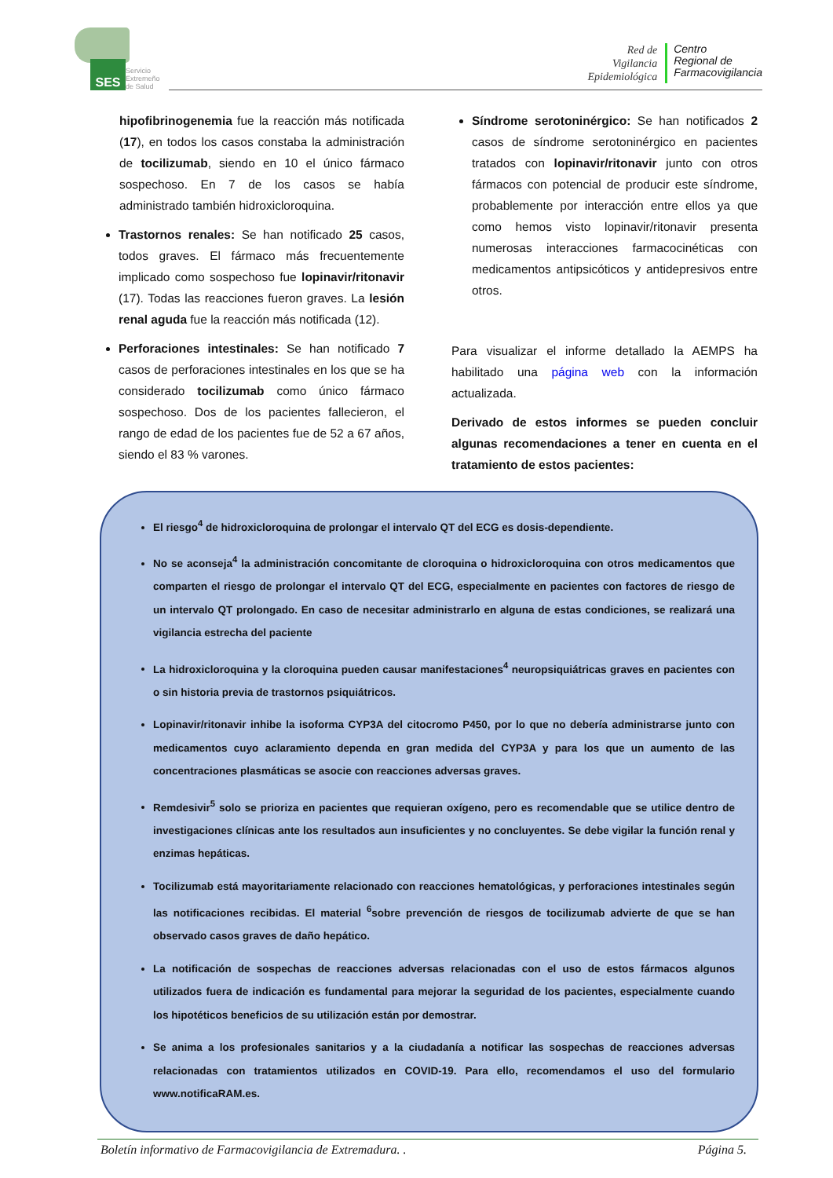SES
Servicio
Extremeño
de Salud
Red de
Vigilancia
Epidemiológica
Centro
Regional de
Farmacovigilancia
hipofibrinogenemia fue la reacción más notificada (17), en todos los casos constaba la administración de tocilizumab, siendo en 10 el único fármaco sospechoso. En 7 de los casos se había administrado también hidroxicloroquina.
Trastornos renales: Se han notificado 25 casos, todos graves. El fármaco más frecuentemente implicado como sospechoso fue lopinavir/ritonavir (17). Todas las reacciones fueron graves. La lesión renal aguda fue la reacción más notificada (12).
Perforaciones intestinales: Se han notificado 7 casos de perforaciones intestinales en los que se ha considerado tocilizumab como único fármaco sospechoso. Dos de los pacientes fallecieron, el rango de edad de los pacientes fue de 52 a 67 años, siendo el 83 % varones.
Síndrome serotoninérgico: Se han notificados 2 casos de síndrome serotoninérgico en pacientes tratados con lopinavir/ritonavir junto con otros fármacos con potencial de producir este síndrome, probablemente por interacción entre ellos ya que como hemos visto lopinavir/ritonavir presenta numerosas interacciones farmacocinéticas con medicamentos antipsicóticos y antidepresivos entre otros.
Para visualizar el informe detallado la AEMPS ha habilitado una página web con la información actualizada.
Derivado de estos informes se pueden concluir algunas recomendaciones a tener en cuenta en el tratamiento de estos pacientes:
El riesgo<sup>4</sup> de hidroxicloroquina de prolongar el intervalo QT del ECG es dosis-dependiente.
No se aconseja<sup>4</sup> la administración concomitante de cloroquina o hidroxicloroquina con otros medicamentos que comparten el riesgo de prolongar el intervalo QT del ECG, especialmente en pacientes con factores de riesgo de un intervalo QT prolongado. En caso de necesitar administrarlo en alguna de estas condiciones, se realizará una vigilancia estrecha del paciente
La hidroxicloroquina y la cloroquina pueden causar manifestaciones<sup>4</sup> neuropsiquiátricas graves en pacientes con o sin historia previa de trastornos psiquiátricos.
Lopinavir/ritonavir inhibe la isoforma CYP3A del citocromo P450, por lo que no debería administrarse junto con medicamentos cuyo aclaramiento dependa en gran medida del CYP3A y para los que un aumento de las concentraciones plasmáticas se asocie con reacciones adversas graves.
Remdesivir<sup>5</sup> solo se prioriza en pacientes que requieran oxígeno, pero es recomendable que se utilice dentro de investigaciones clínicas ante los resultados aun insuficientes y no concluyentes. Se debe vigilar la función renal y enzimas hepáticas.
Tocilizumab está mayoritariamente relacionado con reacciones hematológicas, y perforaciones intestinales según las notificaciones recibidas. El material <sup>6</sup>sobre prevención de riesgos de tocilizumab advierte de que se han observado casos graves de daño hepático.
La notificación de sospechas de reacciones adversas relacionadas con el uso de estos fármacos algunos utilizados fuera de indicación es fundamental para mejorar la seguridad de los pacientes, especialmente cuando los hipotéticos beneficios de su utilización están por demostrar.
Se anima a los profesionales sanitarios y a la ciudadanía a notificar las sospechas de reacciones adversas relacionadas con tratamientos utilizados en COVID-19. Para ello, recomendamos el uso del formulario www.notificaRAM.es.
Boletín informativo de Farmacovigilancia de Extremadura. . Página 5.